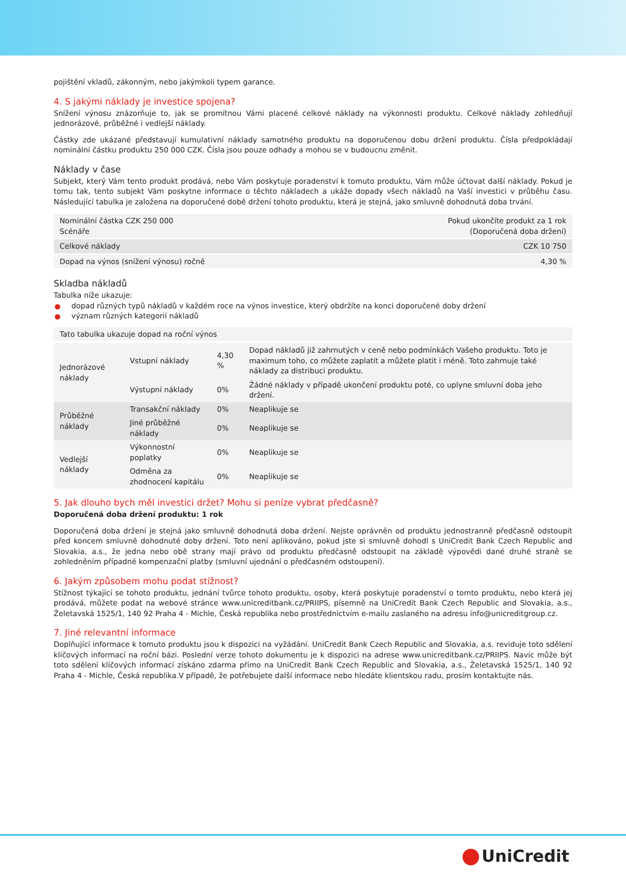pojištění vkladů, zákonným, nebo jakýmkoli typem garance.
4. S jakými náklady je investice spojena?
Snížení výnosu znázorňuje to, jak se promítnou Vámi placené celkové náklady na výkonnosti produktu. Celkové náklady zohledňují jednorázové, průběžné i vedlejší náklady.
Částky zde ukázané představují kumulativní náklady samotného produktu na doporučenou dobu držení produktu. Čísla předpokládají nominální částku produktu 250 000 CZK. Čísla jsou pouze odhady a mohou se v budoucnu změnit.
Náklady v čase
Subjekt, který Vám tento produkt prodává, nebo Vám poskytuje poradenství k tomuto produktu, Vám může účtovat další náklady. Pokud je tomu tak, tento subjekt Vám poskytne informace o těchto nákladech a ukáže dopady všech nákladů na Vaší investici v průběhu času. Následující tabulka je založena na doporučené době držení tohoto produktu, která je stejná, jako smluvně dohodnutá doba trvání.
| Nominální částka CZK 250 000 Scénáře | Pokud ukončíte produkt za 1 rok (Doporučená doba držení) |
| Celkové náklady | CZK 10 750 |
| Dopad na výnos (snížení výnosu) ročně | 4,30 % |
Skladba nákladů
Tabulka níže ukazuje:
dopad různých typů nákladů v každém roce na výnos investice, který obdržíte na konci doporučené doby držení
význam různých kategorií nákladů
| Tato tabulka ukazuje dopad na roční výnos | | | |
| Jednorázové náklady | Vstupní náklady | 4,30 % | Dopad nákladů již zahrnutých v ceně nebo podmínkách Vašeho produktu. Toto je maximum toho, co můžete zaplatit a můžete platit i méně. Toto zahrnuje také náklady za distribuci produktu. |
| | Výstupní náklady | 0% | Žádné náklady v případě ukončení produktu poté, co uplyne smluvní doba jeho držení. |
| Průběžné náklady | Transakční náklady | 0% | Neaplikuje se |
| | Jiné průběžné náklady | 0% | Neaplikuje se |
| Vedlejší náklady | Výkonnostní poplatky | 0% | Neaplikuje se |
| | Odměna za zhodnocení kapitálu | 0% | Neaplikuje se |
5. Jak dlouho bych měl investici držet? Mohu si peníze vybrat předčasně?
Doporučená doba držení produktu: 1 rok
Doporučená doba držení je stejná jako smluvně dohodnutá doba držení. Nejste oprávněn od produktu jednostranně předčasně odstoupit před koncem smluvně dohodnuté doby držení. Toto není aplikováno, pokud jste si smluvně dohodl s UniCredit Bank Czech Republic and Slovakia, a.s., že jedna nebo obě strany mají právo od produktu předčasně odstoupit na základě výpovědi dané druhé straně se zohledněním případné kompenzační platby (smluvní ujednání o předčasném odstoupení).
6. Jakým způsobem mohu podat stížnost?
Stížnost týkající se tohoto produktu, jednání tvůrce tohoto produktu, osoby, která poskytuje poradenství o tomto produktu, nebo která jej prodává, můžete podat na webové stránce www.unicreditbank.cz/PRIIPS, písemně na UniCredit Bank Czech Republic and Slovakia, a.s., Želetavská 1525/1, 140 92 Praha 4 - Michle, Česká republika nebo prostřednictvím e-mailu zaslaného na adresu info@unicreditgroup.cz.
7. Jiné relevantní informace
Doplňující informace k tomuto produktu jsou k dispozici na vyžádání. UniCredit Bank Czech Republic and Slovakia, a.s. reviduje toto sdělení klíčových informací na roční bázi. Poslední verze tohoto dokumentu je k dispozici na adrese www.unicreditbank.cz/PRIIPS. Navíc může být toto sdělení klíčových informací získáno zdarma přímo na UniCredit Bank Czech Republic and Slovakia, a.s., Želetavská 1525/1, 140 92 Praha 4 - Michle, Česká republika.V případě, že potřebujete další informace nebo hledáte klientskou radu, prosím kontaktujte nás.
UniCredit